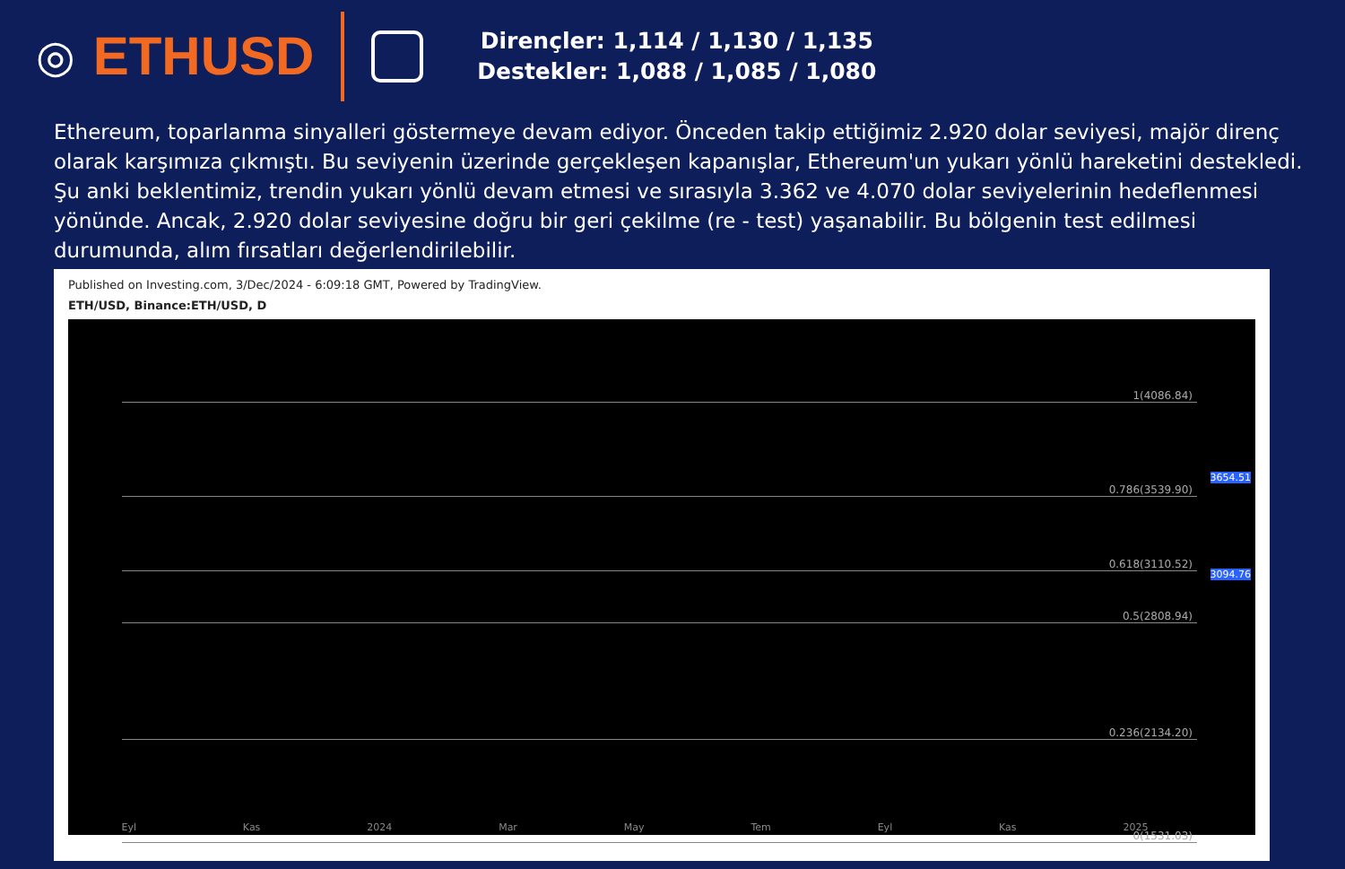◎ ETHUSD
Dirençler: 1,114 / 1,130 / 1,135
Destekler: 1,088 / 1,085 / 1,080
Ethereum, toparlanma sinyalleri göstermeye devam ediyor. Önceden takip ettiğimiz 2.920 dolar seviyesi, majör direnç olarak karşımıza çıkmıştı. Bu seviyenin üzerinde gerçekleşen kapanışlar, Ethereum'un yukarı yönlü hareketini destekledi. Şu anki beklentimiz, trendin yukarı yönlü devam etmesi ve sırasıyla 3.362 ve 4.070 dolar seviyelerinin hedeflenmesi yönünde. Ancak, 2.920 dolar seviyesine doğru bir geri çekilme (re - test) yaşanabilir. Bu bölgenin test edilmesi durumunda, alım fırsatları değerlendirilebilir.
Published on Investing.com, 3/Dec/2024 - 6:09:18 GMT, Powered by TradingView.
ETH/USD, Binance:ETH/USD, D
1(4086.84)
0.786(3539.90)
0.618(3110.52)
0.5(2808.94)
0.236(2134.20)
0(1531.03)
3654.51
3094.76
Eyl Kas 2024 Mar May Tem Eyl Kas 2025